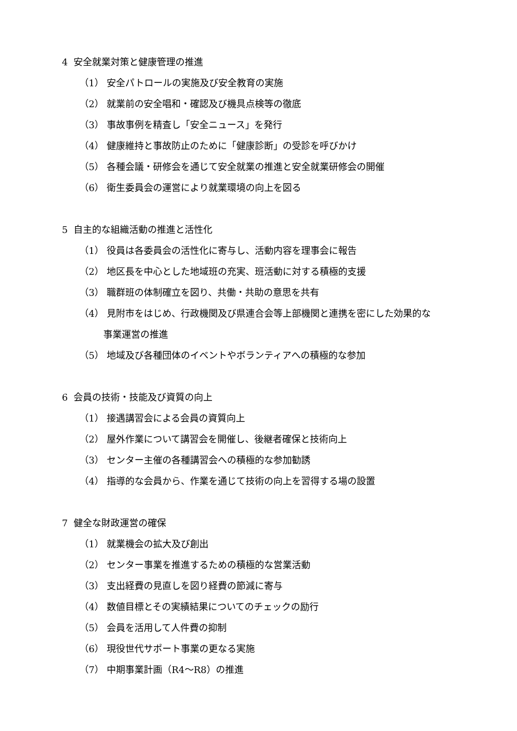4 安全就業対策と健康管理の推進
（1） 安全パトロールの実施及び安全教育の実施
（2） 就業前の安全唱和・確認及び機具点検等の徹底
（3） 事故事例を精査し「安全ニュース」を発行
（4） 健康維持と事故防止のために「健康診断」の受診を呼びかけ
（5） 各種会議・研修会を通じて安全就業の推進と安全就業研修会の開催
（6） 衛生委員会の運営により就業環境の向上を図る
5 自主的な組織活動の推進と活性化
（1） 役員は各委員会の活性化に寄与し、活動内容を理事会に報告
（2） 地区長を中心とした地域班の充実、班活動に対する積極的支援
（3） 職群班の体制確立を図り、共働・共助の意思を共有
（4） 見附市をはじめ、行政機関及び県連合会等上部機関と連携を密にした効果的な
事業運営の推進
（5） 地域及び各種団体のイベントやボランティアへの積極的な参加
6 会員の技術・技能及び資質の向上
（1） 接遇講習会による会員の資質向上
（2） 屋外作業について講習会を開催し、後継者確保と技術向上
（3） センター主催の各種講習会への積極的な参加勧誘
（4） 指導的な会員から、作業を通じて技術の向上を習得する場の設置
7 健全な財政運営の確保
（1） 就業機会の拡大及び創出
（2） センター事業を推進するための積極的な営業活動
（3） 支出経費の見直しを図り経費の節減に寄与
（4） 数値目標とその実績結果についてのチェックの励行
（5） 会員を活用して人件費の抑制
（6） 現役世代サポート事業の更なる実施
（7） 中期事業計画（R4～R8）の推進